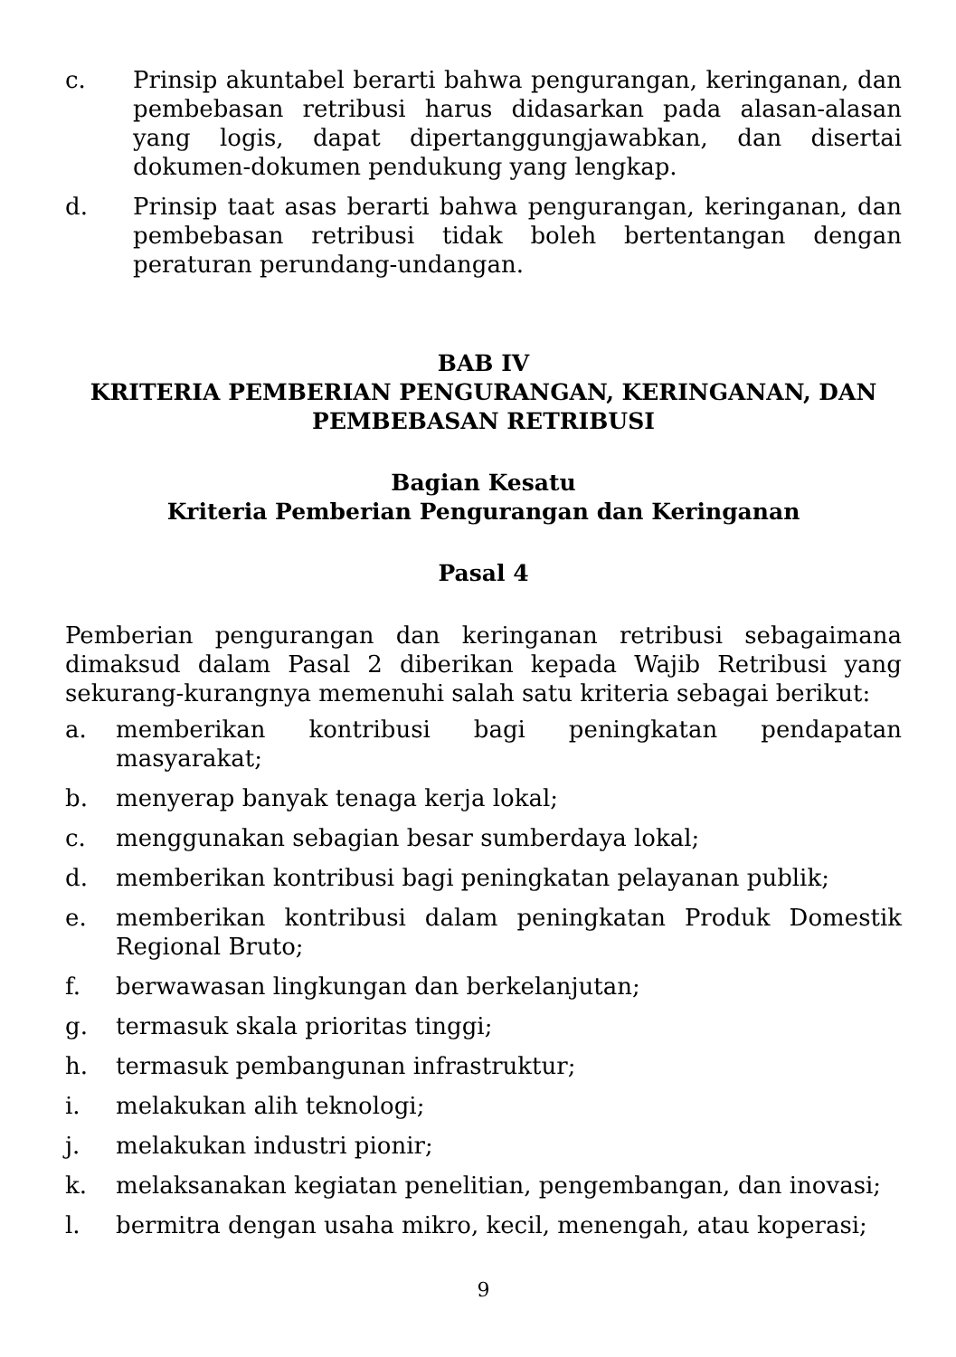c. Prinsip akuntabel berarti bahwa pengurangan, keringanan, dan pembebasan retribusi harus didasarkan pada alasan-alasan yang logis, dapat dipertanggungjawabkan, dan disertai dokumen-dokumen pendukung yang lengkap.
d. Prinsip taat asas berarti bahwa pengurangan, keringanan, dan pembebasan retribusi tidak boleh bertentangan dengan peraturan perundang-undangan.
BAB IV
KRITERIA PEMBERIAN PENGURANGAN, KERINGANAN, DAN PEMBEBASAN RETRIBUSI
Bagian Kesatu
Kriteria Pemberian Pengurangan dan Keringanan
Pasal 4
Pemberian pengurangan dan keringanan retribusi sebagaimana dimaksud dalam Pasal 2 diberikan kepada Wajib Retribusi yang sekurang-kurangnya memenuhi salah satu kriteria sebagai berikut:
a. memberikan kontribusi bagi peningkatan pendapatan masyarakat;
b. menyerap banyak tenaga kerja lokal;
c. menggunakan sebagian besar sumberdaya lokal;
d. memberikan kontribusi bagi peningkatan pelayanan publik;
e. memberikan kontribusi dalam peningkatan Produk Domestik Regional Bruto;
f. berwawasan lingkungan dan berkelanjutan;
g. termasuk skala prioritas tinggi;
h. termasuk pembangunan infrastruktur;
i. melakukan alih teknologi;
j. melakukan industri pionir;
k. melaksanakan kegiatan penelitian, pengembangan, dan inovasi;
l. bermitra dengan usaha mikro, kecil, menengah, atau koperasi;
9